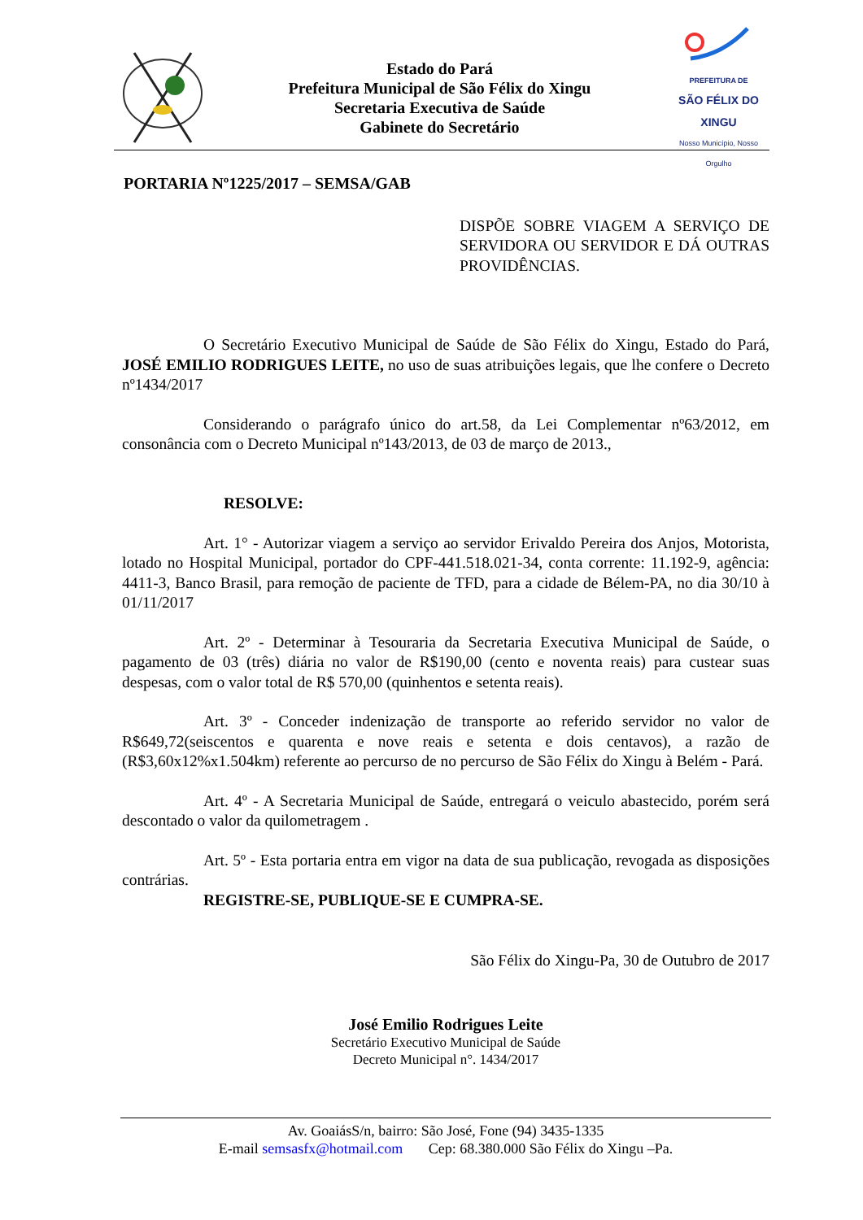Estado do Pará
Prefeitura Municipal de São Félix do Xingu
Secretaria Executiva de Saúde
Gabinete do Secretário
PREFEITURA DE
SÃO FÉLIX DO XINGU
Nosso Município, Nosso Orgulho
PORTARIA Nº1225/2017 – SEMSA/GAB
DISPÕE SOBRE VIAGEM A SERVIÇO DE SERVIDORA OU SERVIDOR E DÁ OUTRAS PROVIDÊNCIAS.
O Secretário Executivo Municipal de Saúde de São Félix do Xingu, Estado do Pará, JOSÉ EMILIO RODRIGUES LEITE, no uso de suas atribuições legais, que lhe confere o Decreto nº1434/2017
Considerando o parágrafo único do art.58, da Lei Complementar nº63/2012, em consonância com o Decreto Municipal nº143/2013, de 03 de março de 2013.,
RESOLVE:
Art. 1° - Autorizar viagem a serviço ao servidor Erivaldo Pereira dos Anjos, Motorista, lotado no Hospital Municipal, portador do CPF-441.518.021-34, conta corrente: 11.192-9, agência: 4411-3, Banco Brasil, para remoção de paciente de TFD, para a cidade de Bélem-PA, no dia 30/10 à 01/11/2017
Art. 2º - Determinar à Tesouraria da Secretaria Executiva Municipal de Saúde, o pagamento de 03 (três) diária no valor de R$190,00 (cento e noventa reais) para custear suas despesas, com o valor total de R$ 570,00 (quinhentos e setenta reais).
Art. 3º - Conceder indenização de transporte ao referido servidor no valor de R$649,72(seiscentos e quarenta e nove reais e setenta e dois centavos), a razão de (R$3,60x12%x1.504km) referente ao percurso de no percurso de São Félix do Xingu à Belém - Pará.
Art. 4º - A Secretaria Municipal de Saúde, entregará o veiculo abastecido, porém será descontado o valor da quilometragem .
Art. 5º - Esta portaria entra em vigor na data de sua publicação, revogada as disposições contrárias.
REGISTRE-SE, PUBLIQUE-SE E CUMPRA-SE.
São Félix do Xingu-Pa, 30 de Outubro de 2017
José Emilio Rodrigues Leite
Secretário Executivo Municipal de Saúde
Decreto Municipal n°. 1434/2017
Av. GoaiásS/n, bairro: São José, Fone (94) 3435-1335
E-mail semsasfx@hotmail.com Cep: 68.380.000 São Félix do Xingu –Pa.